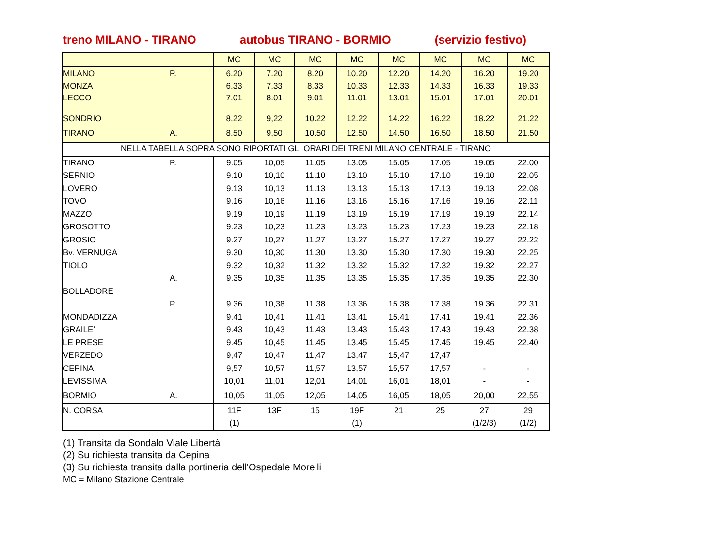treno MILANO - TIRANO autobus TIRANO - BORMIO (servizio festivo)
| | | MC | MC | MC | MC | MC | MC | MC | MC |
| MILANO | P. | 6.20 | 7.20 | 8.20 | 10.20 | 12.20 | 14.20 | 16.20 | 19.20 |
| MONZA | | 6.33 | 7.33 | 8.33 | 10.33 | 12.33 | 14.33 | 16.33 | 19.33 |
| LECCO | | 7.01 | 8.01 | 9.01 | 11.01 | 13.01 | 15.01 | 17.01 | 20.01 |
| SONDRIO | | 8.22 | 9,22 | 10.22 | 12.22 | 14.22 | 16.22 | 18.22 | 21.22 |
| TIRANO | A. | 8.50 | 9,50 | 10.50 | 12.50 | 14.50 | 16.50 | 18.50 | 21.50 |
| NELLA TABELLA SOPRA SONO RIPORTATI GLI ORARI DEI TRENI MILANO CENTRALE - TIRANO | | | | | | | | | |
| TIRANO | P. | 9.05 | 10,05 | 11.05 | 13.05 | 15.05 | 17.05 | 19.05 | 22.00 |
| SERNIO | | 9.10 | 10,10 | 11.10 | 13.10 | 15.10 | 17.10 | 19.10 | 22.05 |
| LOVERO | | 9.13 | 10,13 | 11.13 | 13.13 | 15.13 | 17.13 | 19.13 | 22.08 |
| TOVO | | 9.16 | 10,16 | 11.16 | 13.16 | 15.16 | 17.16 | 19.16 | 22.11 |
| MAZZO | | 9.19 | 10,19 | 11.19 | 13.19 | 15.19 | 17.19 | 19.19 | 22.14 |
| GROSOTTO | | 9.23 | 10,23 | 11.23 | 13.23 | 15.23 | 17.23 | 19.23 | 22.18 |
| GROSIO | | 9.27 | 10,27 | 11.27 | 13.27 | 15.27 | 17.27 | 19.27 | 22.22 |
| Bv. VERNUGA | | 9.30 | 10,30 | 11.30 | 13.30 | 15.30 | 17.30 | 19.30 | 22.25 |
| TIOLO | | 9.32 | 10,32 | 11.32 | 13.32 | 15.32 | 17.32 | 19.32 | 22.27 |
| | A. | 9.35 | 10,35 | 11.35 | 13.35 | 15.35 | 17.35 | 19.35 | 22.30 |
| BOLLADORE | | | | | | | | | |
| | P. | 9.36 | 10,38 | 11.38 | 13.36 | 15.38 | 17.38 | 19.36 | 22.31 |
| MONDADIZZA | | 9.41 | 10,41 | 11.41 | 13.41 | 15.41 | 17.41 | 19.41 | 22.36 |
| GRAILE’ | | 9.43 | 10,43 | 11.43 | 13.43 | 15.43 | 17.43 | 19.43 | 22.38 |
| LE PRESE | | 9.45 | 10,45 | 11.45 | 13.45 | 15.45 | 17.45 | 19.45 | 22.40 |
| VERZEDO | | 9,47 | 10,47 | 11,47 | 13,47 | 15,47 | 17,47 | | |
| CEPINA | | 9,57 | 10,57 | 11,57 | 13,57 | 15,57 | 17,57 | - | - |
| LEVISSIMA | | 10,01 | 11,01 | 12,01 | 14,01 | 16,01 | 18,01 | - | - |
| BORMIO | A. | 10,05 | 11,05 | 12,05 | 14,05 | 16,05 | 18,05 | 20,00 | 22,55 |
| N. CORSA | | 11F | 13F | 15 | 19F | 21 | 25 | 27 | 29 |
| | | (1) | | | (1) | | | (1/2/3) | (1/2) |
(1) Transita da Sondalo Viale Libertà
(2) Su richiesta transita da Cepina
(3) Su richiesta transita dalla portineria dell'Ospedale Morelli
MC = Milano Stazione Centrale